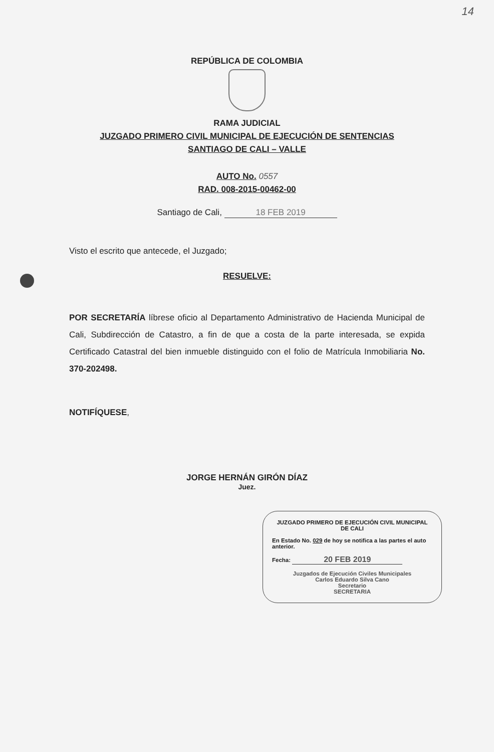14
REPÚBLICA DE COLOMBIA
RAMA JUDICIAL
JUZGADO PRIMERO CIVIL MUNICIPAL DE EJECUCIÓN DE SENTENCIAS
SANTIAGO DE CALI – VALLE
AUTO No. 0557
RAD. 008-2015-00462-00
Santiago de Cali, 18 FEB 2019
Visto el escrito que antecede, el Juzgado;
RESUELVE:
POR SECRETARÍA líbrese oficio al Departamento Administrativo de Hacienda Municipal de Cali, Subdirección de Catastro, a fin de que a costa de la parte interesada, se expida Certificado Catastral del bien inmueble distinguido con el folio de Matrícula Inmobiliaria No. 370-202498.
NOTIFÍQUESE,
JORGE HERNÁN GIRÓN DÍAZ
Juez.
JUZGADO PRIMERO DE EJECUCIÓN CIVIL MUNICIPAL DE CALI
En Estado No. 029 de hoy se notifica a las partes el auto anterior.
Fecha: 20 FEB 2019
Juzgados de Ejecución Civiles Municipales
Carlos Eduardo Silva Cano
Secretario
SECRETARIA